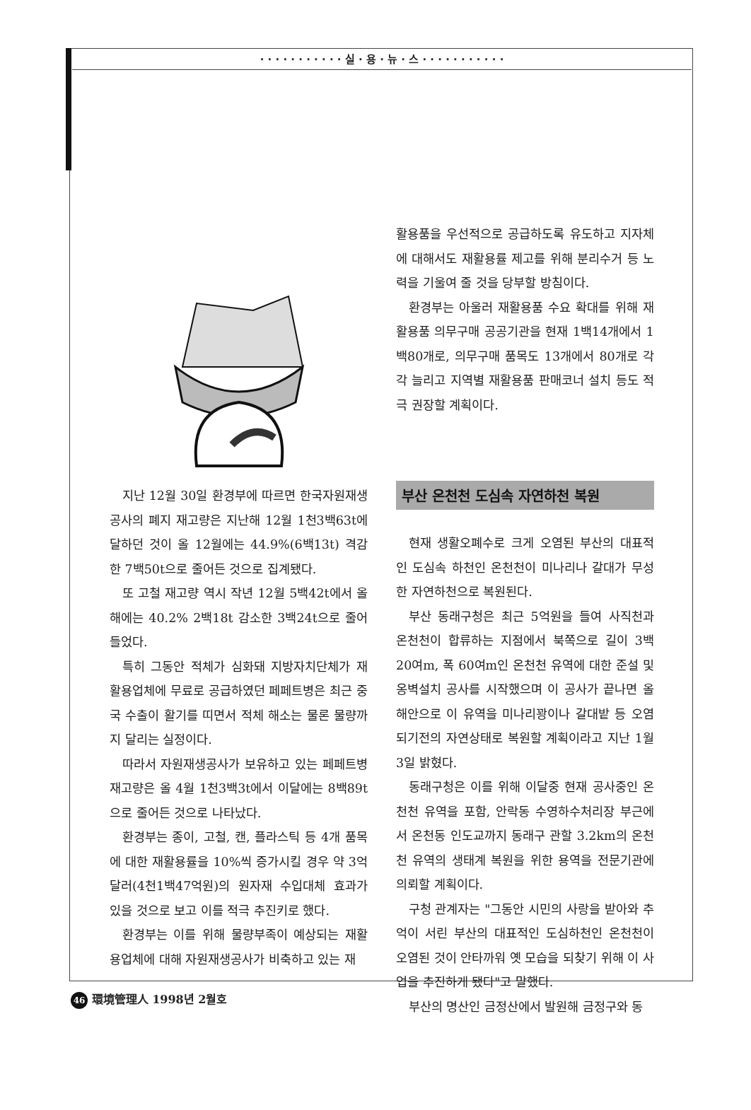· · · · · · · · · · · 실 · 용 · 뉴 · 스 · · · · · · · · · · ·
지난 12월 30일 환경부에 따르면 한국자원재생공사의 폐지 재고량은 지난해 12월 1천3백63t에 달하던 것이 올 12월에는 44.9%(6백13t) 격감한 7백50t으로 줄어든 것으로 집계됐다.
또 고철 재고량 역시 작년 12월 5백42t에서 올해에는 40.2% 2백18t 감소한 3백24t으로 줄어들었다.
특히 그동안 적체가 심화돼 지방자치단체가 재활용업체에 무료로 공급하였던 페페트병은 최근 중국 수출이 활기를 띠면서 적체 해소는 물론 물량까지 달리는 실정이다.
따라서 자원재생공사가 보유하고 있는 페페트병 재고량은 올 4월 1천3백3t에서 이달에는 8백89t으로 줄어든 것으로 나타났다.
환경부는 종이, 고철, 캔, 플라스틱 등 4개 품목에 대한 재활용률을 10%씩 증가시킬 경우 약 3억달러(4천1백47억원)의 원자재 수입대체 효과가 있을 것으로 보고 이를 적극 추진키로 했다.
환경부는 이를 위해 물량부족이 예상되는 재활용업체에 대해 자원재생공사가 비축하고 있는 재
활용품을 우선적으로 공급하도록 유도하고 지자체에 대해서도 재활용률 제고를 위해 분리수거 등 노력을 기울여 줄 것을 당부할 방침이다.
환경부는 아울러 재활용품 수요 확대를 위해 재활용품 의무구매 공공기관을 현재 1백14개에서 1백80개로, 의무구매 품목도 13개에서 80개로 각각 늘리고 지역별 재활용품 판매코너 설치 등도 적극 권장할 계획이다.
부산 온천천 도심속 자연하천 복원
현재 생활오폐수로 크게 오염된 부산의 대표적인 도심속 하천인 온천천이 미나리나 갈대가 무성한 자연하천으로 복원된다.
부산 동래구청은 최근 5억원을 들여 사직천과 온천천이 합류하는 지점에서 북쪽으로 길이 3백20여m, 폭 60여m인 온천천 유역에 대한 준설 및 옹벽설치 공사를 시작했으며 이 공사가 끝나면 올해안으로 이 유역을 미나리꽝이나 갈대밭 등 오염되기전의 자연상태로 복원할 계획이라고 지난 1월 3일 밝혔다.
동래구청은 이를 위해 이달중 현재 공사중인 온천천 유역을 포함, 안락동 수영하수처리장 부근에서 온천동 인도교까지 동래구 관할 3.2km의 온천천 유역의 생태계 복원을 위한 용역을 전문기관에 의뢰할 계획이다.
구청 관계자는 "그동안 시민의 사랑을 받아와 추억이 서린 부산의 대표적인 도심하천인 온천천이 오염된 것이 안타까워 옛 모습을 되찾기 위해 이 사업을 추진하게 됐다"고 말했다.
부산의 명산인 금정산에서 발원해 금정구와 동
46 環境管理人 1998년 2월호